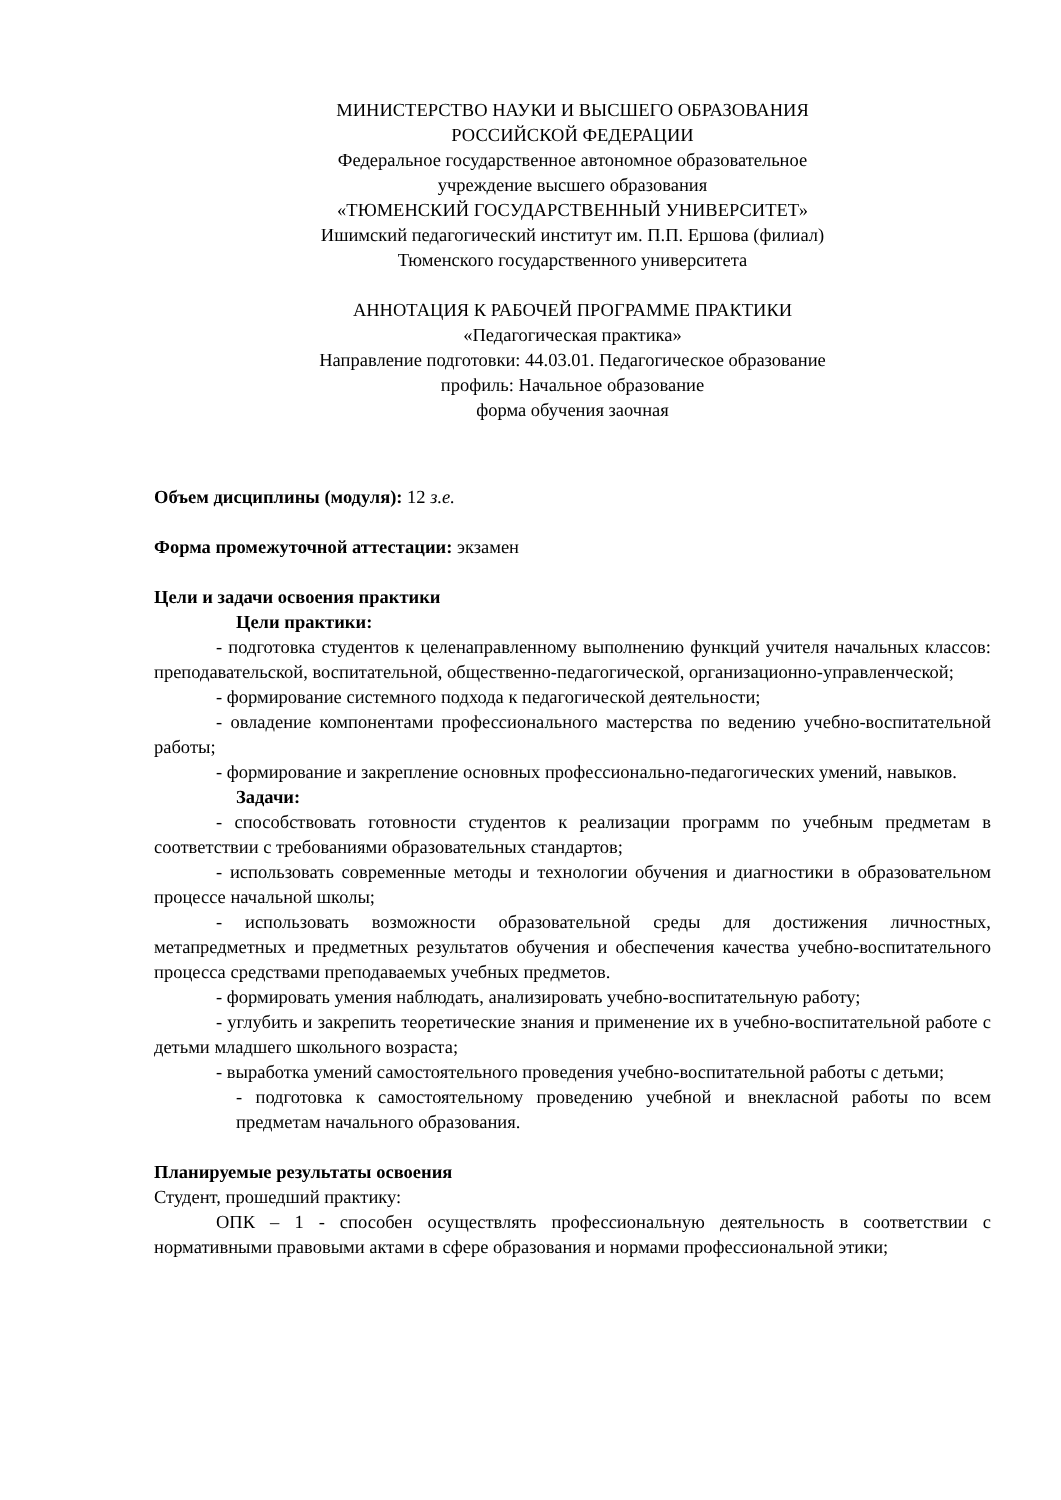МИНИСТЕРСТВО НАУКИ И ВЫСШЕГО ОБРАЗОВАНИЯ
РОССИЙСКОЙ ФЕДЕРАЦИИ
Федеральное государственное автономное образовательное
учреждение высшего образования
«ТЮМЕНСКИЙ ГОСУДАРСТВЕННЫЙ УНИВЕРСИТЕТ»
Ишимский педагогический институт им. П.П. Ершова (филиал)
Тюменского государственного университета
АННОТАЦИЯ К РАБОЧЕЙ ПРОГРАММЕ ПРАКТИКИ
«Педагогическая практика»
Направление подготовки: 44.03.01. Педагогическое образование
профиль: Начальное образование
форма обучения заочная
Объем дисциплины (модуля): 12 з.е.
Форма промежуточной аттестации: экзамен
Цели и задачи освоения практики
Цели практики:
- подготовка студентов к целенаправленному выполнению функций учителя начальных классов: преподавательской, воспитательной, общественно-педагогической, организационно-управленческой;
- формирование системного подхода к педагогической деятельности;
- овладение компонентами профессионального мастерства по ведению учебно-воспитательной работы;
- формирование и закрепление основных профессионально-педагогических умений, навыков.
Задачи:
- способствовать готовности студентов к реализации программ по учебным предметам в соответствии с требованиями образовательных стандартов;
- использовать современные методы и технологии обучения и диагностики в образовательном процессе начальной школы;
- использовать возможности образовательной среды для достижения личностных, метапредметных и предметных результатов обучения и обеспечения качества учебно-воспитательного процесса средствами преподаваемых учебных предметов.
- формировать умения наблюдать, анализировать учебно-воспитательную работу;
- углубить и закрепить теоретические знания и применение их в учебно-воспитательной работе с детьми младшего школьного возраста;
- выработка умений самостоятельного проведения учебно-воспитательной работы с детьми;
- подготовка к самостоятельному проведению учебной и внекласной работы по всем предметам начального образования.
Планируемые результаты освоения
Студент, прошедший практику:
ОПК – 1 - способен осуществлять профессиональную деятельность в соответствии с нормативными правовыми актами в сфере образования и нормами профессиональной этики;